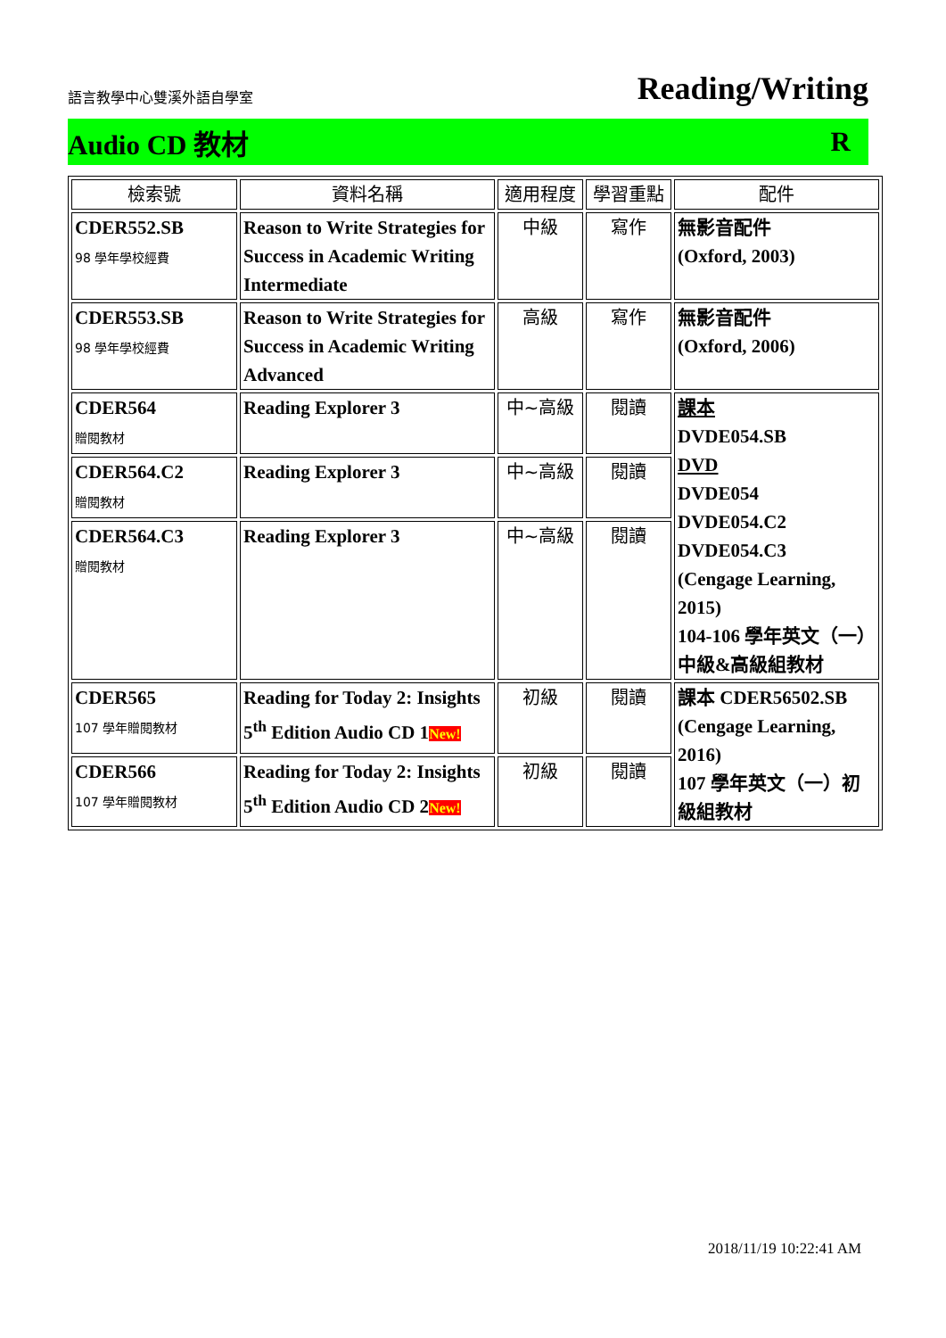語言教學中心雙溪外語自學室 Reading/Writing
Audio CD 教材 R
| 檢索號 | 資料名稱 | 適用程度 | 學習重點 | 配件 |
| --- | --- | --- | --- | --- |
| CDER552.SB 98 學年學校經費 | Reason to Write Strategies for Success in Academic Writing Intermediate | 中級 | 寫作 | 無影音配件 (Oxford, 2003) |
| CDER553.SB 98 學年學校經費 | Reason to Write Strategies for Success in Academic Writing Advanced | 高級 | 寫作 | 無影音配件 (Oxford, 2006) |
| CDER564 贈閱教材 | Reading Explorer 3 | 中~高級 | 閱讀 | 課本 DVDE054.SB DVD DVDE054 DVDE054.C2 DVDE054.C3 (Cengage Learning, 2015) 104-106 學年英文（一）中級&高級組教材 |
| CDER564.C2 贈閱教材 | Reading Explorer 3 | 中~高級 | 閱讀 | |
| CDER564.C3 贈閱教材 | Reading Explorer 3 | 中~高級 | 閱讀 | |
| CDER565 107 學年贈閱教材 | Reading for Today 2: Insights 5<sup>th</sup> Edition Audio CD 1 New! | 初級 | 閱讀 | 課本 CDER56502.SB (Cengage Learning, 2016) 107 學年英文（一）初級組教材 |
| CDER566 107 學年贈閱教材 | Reading for Today 2: Insights 5<sup>th</sup> Edition Audio CD 2 New! | 初級 | 閱讀 | |
2018/11/19 10:22:41 AM